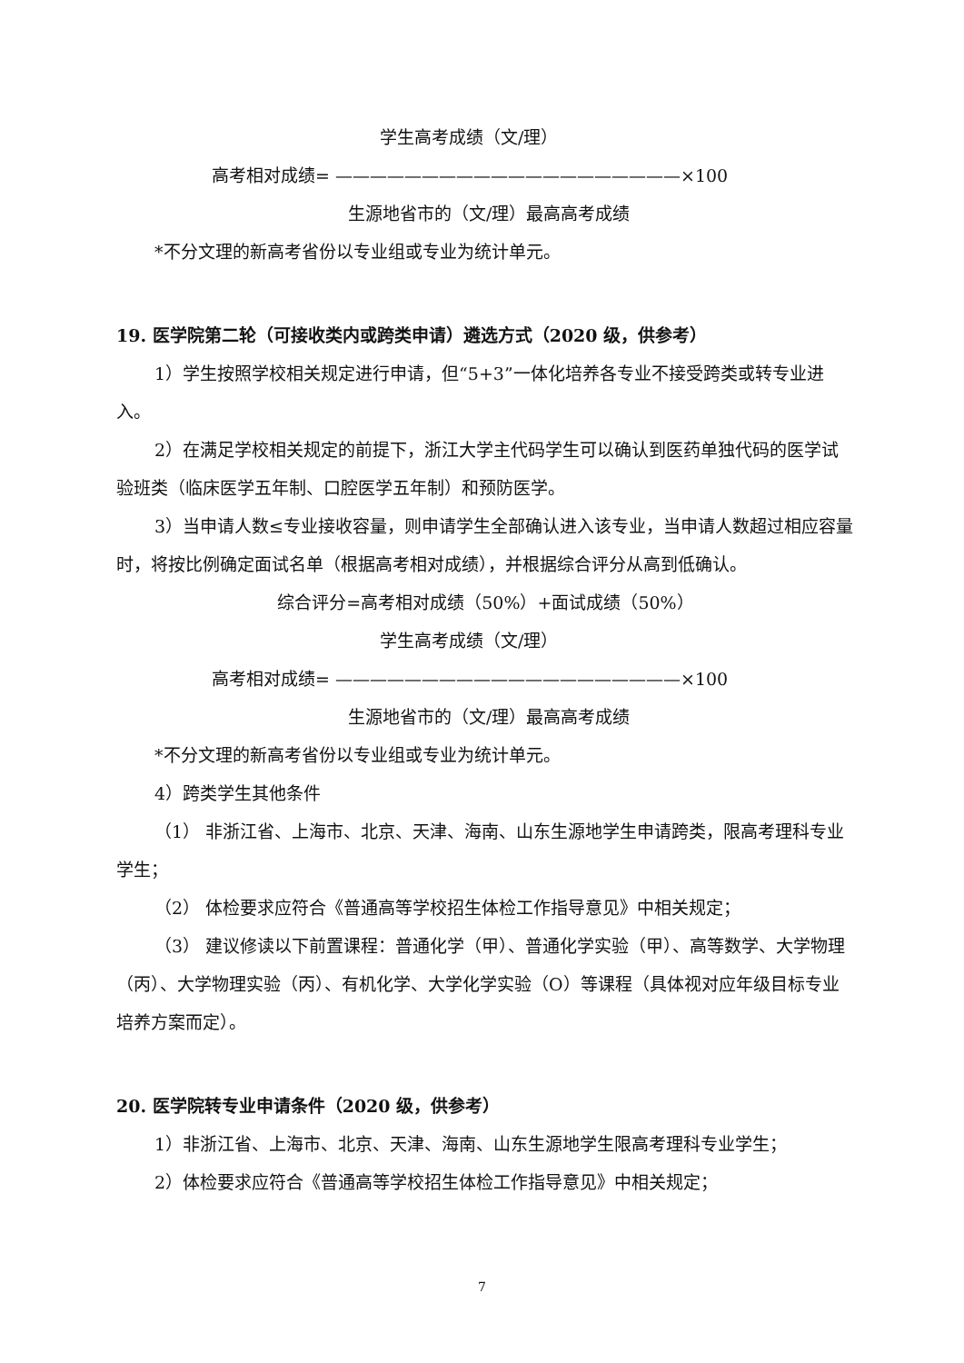学生高考成绩（文/理）
高考相对成绩= ————————————————————×100
生源地省市的（文/理）最高高考成绩
*不分文理的新高考省份以专业组或专业为统计单元。
19. 医学院第二轮（可接收类内或跨类申请）遴选方式（2020 级，供参考）
1）学生按照学校相关规定进行申请，但“5+3”一体化培养各专业不接受跨类或转专业进入。
2）在满足学校相关规定的前提下，浙江大学主代码学生可以确认到医药单独代码的医学试验班类（临床医学五年制、口腔医学五年制）和预防医学。
3）当申请人数≤专业接收容量，则申请学生全部确认进入该专业，当申请人数超过相应容量时，将按比例确定面试名单（根据高考相对成绩），并根据综合评分从高到低确认。
综合评分=高考相对成绩（50%）+面试成绩（50%）
学生高考成绩（文/理）
高考相对成绩= ————————————————————×100
生源地省市的（文/理）最高高考成绩
*不分文理的新高考省份以专业组或专业为统计单元。
4）跨类学生其他条件
（1） 非浙江省、上海市、北京、天津、海南、山东生源地学生申请跨类，限高考理科专业学生；
（2） 体检要求应符合《普通高等学校招生体检工作指导意见》中相关规定；
（3） 建议修读以下前置课程：普通化学（甲）、普通化学实验（甲）、高等数学、大学物理（丙）、大学物理实验（丙）、有机化学、大学化学实验（O）等课程（具体视对应年级目标专业培养方案而定）。
20. 医学院转专业申请条件（2020 级，供参考）
1）非浙江省、上海市、北京、天津、海南、山东生源地学生限高考理科专业学生；
2）体检要求应符合《普通高等学校招生体检工作指导意见》中相关规定；
7